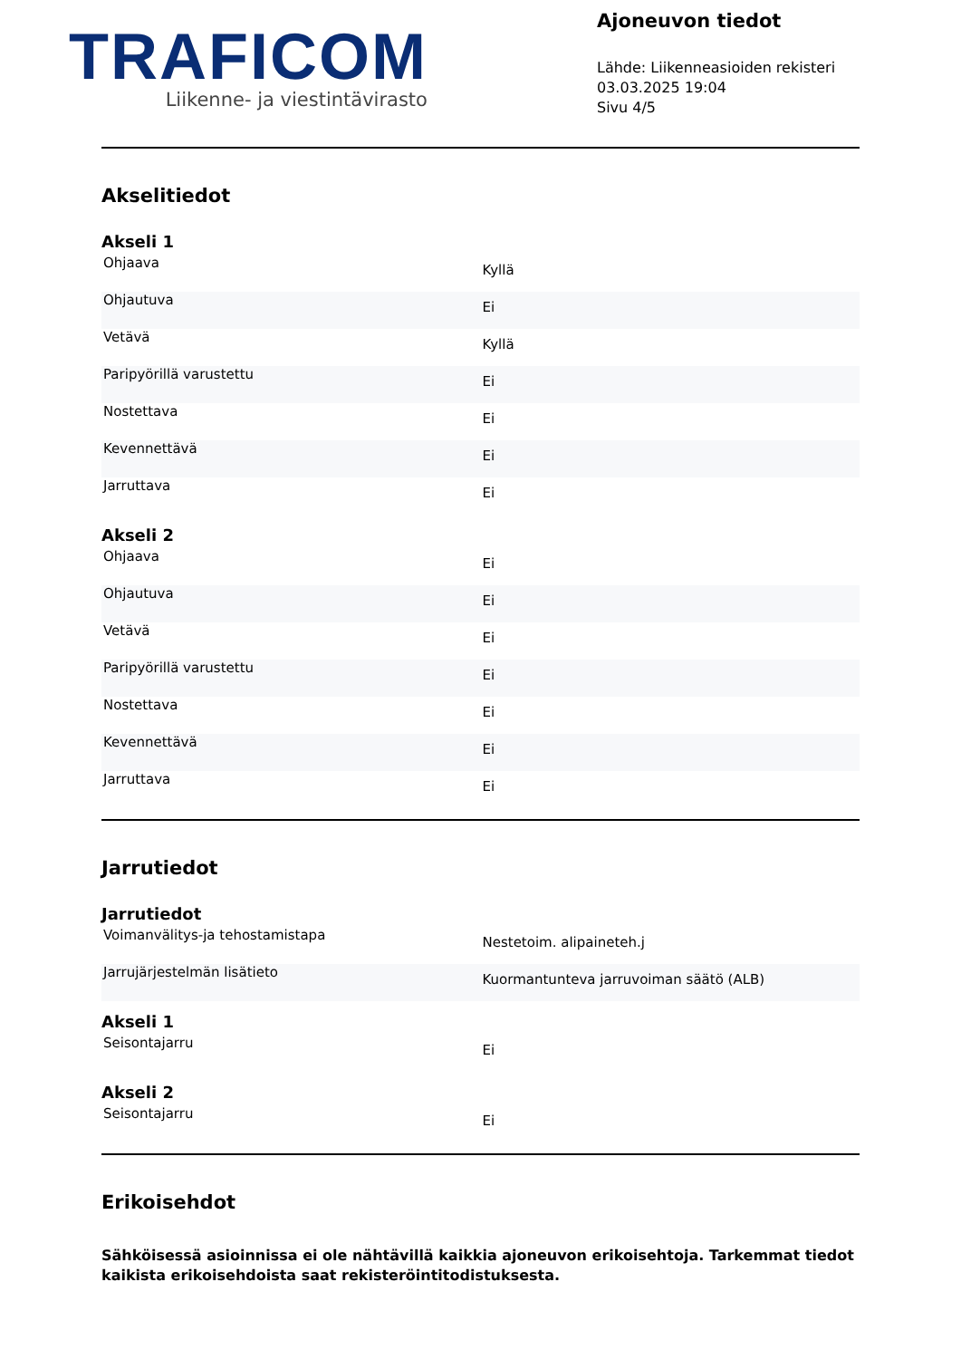TRAFICOM
Liikenne- ja viestintävirasto
Ajoneuvon tiedot
Lähde: Liikenneasioiden rekisteri
03.03.2025 19:04
Sivu 4/5
Akselitiedot
Akseli 1
| Ohjaava | Kyllä |
| Ohjautuva | Ei |
| Vetävä | Kyllä |
| Paripyörillä varustettu | Ei |
| Nostettava | Ei |
| Kevennettävä | Ei |
| Jarruttava | Ei |
Akseli 2
| Ohjaava | Ei |
| Ohjautuva | Ei |
| Vetävä | Ei |
| Paripyörillä varustettu | Ei |
| Nostettava | Ei |
| Kevennettävä | Ei |
| Jarruttava | Ei |
Jarrutiedot
Jarrutiedot
| Voimanvälitys-ja tehostamistapa | Nestetoim. alipaineteh.j |
| Jarrujärjestelmän lisätieto | Kuormantunteva jarruvoiman säätö (ALB) |
Akseli 1
| Seisontajarru | Ei |
Akseli 2
| Seisontajarru | Ei |
Erikoisehdot
Sähköisessä asioinnissa ei ole nähtävillä kaikkia ajoneuvon erikoisehtoja. Tarkemmat tiedot kaikista erikoisehdoista saat rekisteröintitodistuksesta.